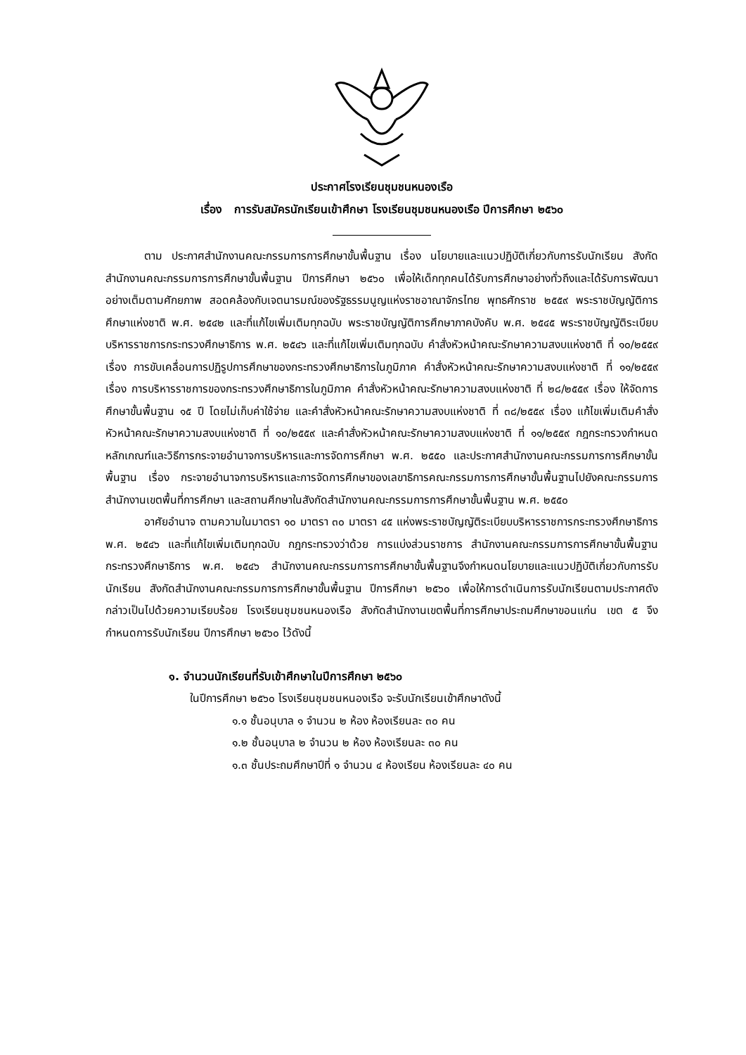ประกาศโรงเรียนชุมชนหนองเรือ
เรื่อง การรับสมัครนักเรียนเข้าศึกษา โรงเรียนชุมชนหนองเรือ ปีการศึกษา ๒๕๖๐
ตาม ประกาศสำนักงานคณะกรรมการการศึกษาขั้นพื้นฐาน เรื่อง นโยบายและแนวปฏิบัติเกี่ยวกับการรับนักเรียน สังกัดสำนักงานคณะกรรมการการศึกษาขั้นพื้นฐาน ปีการศึกษา ๒๕๖๐ เพื่อให้เด็กทุกคนได้รับการศึกษาอย่างทั่วถึงและได้รับการพัฒนาอย่างเต็มตามศักยภาพ สอดคล้องกับเจตนารมณ์ของรัฐธรรมนูญแห่งราชอาณาจักรไทย พุทธศักราช ๒๕๕๙ พระราชบัญญัติการศึกษาแห่งชาติ พ.ศ. ๒๕๔๒ และที่แก้ไขเพิ่มเติมทุกฉบับ พระราชบัญญัติการศึกษาภาคบังคับ พ.ศ. ๒๕๔๕ พระราชบัญญัติระเบียบบริหารราชการกระทรวงศึกษาธิการ พ.ศ. ๒๕๔๖ และที่แก้ไขเพิ่มเติมทุกฉบับ คำสั่งหัวหน้าคณะรักษาความสงบแห่งชาติ ที่ ๑๐/๒๕๕๙ เรื่อง การขับเคลื่อนการปฏิรูปการศึกษาของกระทรวงศึกษาธิการในภูมิภาค คำสั่งหัวหน้าคณะรักษาความสงบแห่งชาติ ที่ ๑๑/๒๕๕๙ เรื่อง การบริหารราชการของกระทรวงศึกษาธิการในภูมิภาค คำสั่งหัวหน้าคณะรักษาความสงบแห่งชาติ ที่ ๒๘/๒๕๕๙ เรื่อง ให้จัดการศึกษาขั้นพื้นฐาน ๑๕ ปี โดยไม่เก็บค่าใช้จ่าย และคำสั่งหัวหน้าคณะรักษาความสงบแห่งชาติ ที่ ๓๘/๒๕๕๙ เรื่อง แก้ไขเพิ่มเติมคำสั่งหัวหน้าคณะรักษาความสงบแห่งชาติ ที่ ๑๐/๒๕๕๙ และคำสั่งหัวหน้าคณะรักษาความสงบแห่งชาติ ที่ ๑๑/๒๕๕๙ กฎกระทรวงกำหนดหลักเกณฑ์และวิธีการกระจายอำนาจการบริหารและการจัดการศึกษา พ.ศ. ๒๕๕๐ และประกาศสำนักงานคณะกรรมการการศึกษาขั้นพื้นฐาน เรื่อง กระจายอำนาจการบริหารและการจัดการศึกษาของเลขาธิการคณะกรรมการการศึกษาขั้นพื้นฐานไปยังคณะกรรมการ สำนักงานเขตพื้นที่การศึกษา และสถานศึกษาในสังกัดสำนักงานคณะกรรมการการศึกษาขั้นพื้นฐาน พ.ศ. ๒๕๕๐
อาศัยอำนาจ ตามความในมาตรา ๑๐ มาตรา ๓๐ มาตรา ๔๕ แห่งพระราชบัญญัติระเบียบบริหารราชการกระทรวงศึกษาธิการ พ.ศ. ๒๕๔๖ และที่แก้ไขเพิ่มเติมทุกฉบับ กฎกระทรวงว่าด้วย การแบ่งส่วนราชการ สำนักงานคณะกรรมการการศึกษาขั้นพื้นฐาน กระทรวงศึกษาธิการ พ.ศ. ๒๕๔๖ สำนักงานคณะกรรมการการศึกษาขั้นพื้นฐานจึงกำหนดนโยบายและแนวปฏิบัติเกี่ยวกับการรับนักเรียน สังกัดสำนักงานคณะกรรมการการศึกษาขั้นพื้นฐาน ปีการศึกษา ๒๕๖๐ เพื่อให้การดำเนินการรับนักเรียนตามประกาศดังกล่าวเป็นไปด้วยความเรียบร้อย โรงเรียนชุมชนหนองเรือ สังกัดสำนักงานเขตพื้นที่การศึกษาประถมศึกษาขอนแก่น เขต ๕ จึงกำหนดการรับนักเรียน ปีการศึกษา ๒๕๖๐ ไว้ดังนี้
๑. จำนวนนักเรียนที่รับเข้าศึกษาในปีการศึกษา ๒๕๖๐
ในปีการศึกษา ๒๕๖๐ โรงเรียนชุมชนหนองเรือ จะรับนักเรียนเข้าศึกษาดังนี้
๑.๑ ชั้นอนุบาล ๑ จำนวน ๒ ห้อง ห้องเรียนละ ๓๐ คน
๑.๒ ชั้นอนุบาล ๒ จำนวน ๒ ห้อง ห้องเรียนละ ๓๐ คน
๑.๓ ชั้นประถมศึกษาปีที่ ๑ จำนวน ๔ ห้องเรียน ห้องเรียนละ ๔๐ คน